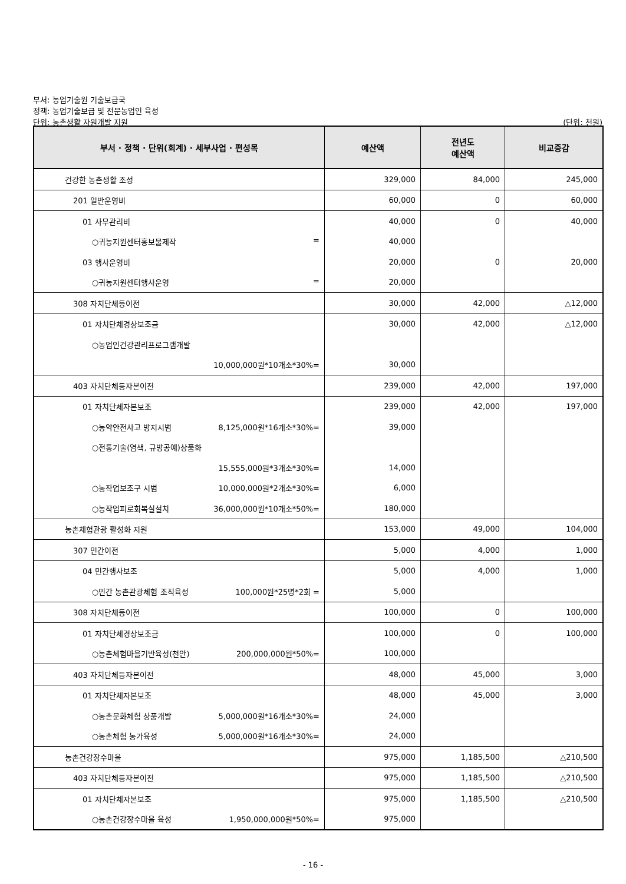부서: 농업기술원 기술보급국
정책: 농업기술보급 및 전문농업인 육성
단위: 농촌생활 자원개발 지원 (단위: 천원)
| 부서 · 정책 · 단위(회계) · 세부사업 · 편성목 | 예산액 | 전년도 예산액 | 비교증감 |
| --- | --- | --- | --- |
| 건강한 농촌생활 조성 | 329,000 | 84,000 | 245,000 |
| 201 일반운영비 | 60,000 | 0 | 60,000 |
| 01 사무관리비 | 40,000 | 0 | 40,000 |
| ○귀농지원센터홍보물제작 = | 40,000 | | |
| 03 행사운영비 | 20,000 | 0 | 20,000 |
| ○귀농지원센터행사운영 = | 20,000 | | |
| 308 자치단체등이전 | 30,000 | 42,000 | △12,000 |
| 01 자치단체경상보조금 | 30,000 | 42,000 | △12,000 |
| ○농업인건강관리프로그램개발 | | | |
| 10,000,000원*10개소*30%= | 30,000 | | |
| 403 자치단체등자본이전 | 239,000 | 42,000 | 197,000 |
| 01 자치단체자본보조 | 239,000 | 42,000 | 197,000 |
| ○농약안전사고 방지시범 8,125,000원*16개소*30%= | 39,000 | | |
| ○전통기술(염색, 규방공예)상품화 | | | |
| 15,555,000원*3개소*30%= | 14,000 | | |
| ○농작업보조구 시범 10,000,000원*2개소*30%= | 6,000 | | |
| ○농작업피로회복실설치 36,000,000원*10개소*50%= | 180,000 | | |
| 농촌체험관광 활성화 지원 | 153,000 | 49,000 | 104,000 |
| 307 민간이전 | 5,000 | 4,000 | 1,000 |
| 04 민간행사보조 | 5,000 | 4,000 | 1,000 |
| ○민간 농촌관광체험 조직육성 100,000원*25명*2회 = | 5,000 | | |
| 308 자치단체등이전 | 100,000 | 0 | 100,000 |
| 01 자치단체경상보조금 | 100,000 | 0 | 100,000 |
| ○농촌체험마을기반육성(천안) 200,000,000원*50%= | 100,000 | | |
| 403 자치단체등자본이전 | 48,000 | 45,000 | 3,000 |
| 01 자치단체자본보조 | 48,000 | 45,000 | 3,000 |
| ○농촌문화체험 상품개발 5,000,000원*16개소*30%= | 24,000 | | |
| ○농촌체험 농가육성 5,000,000원*16개소*30%= | 24,000 | | |
| 농촌건강장수마을 | 975,000 | 1,185,500 | △210,500 |
| 403 자치단체등자본이전 | 975,000 | 1,185,500 | △210,500 |
| 01 자치단체자본보조 | 975,000 | 1,185,500 | △210,500 |
| ○농촌건강장수마을 육성 1,950,000,000원*50%= | 975,000 | | |
- 16 -